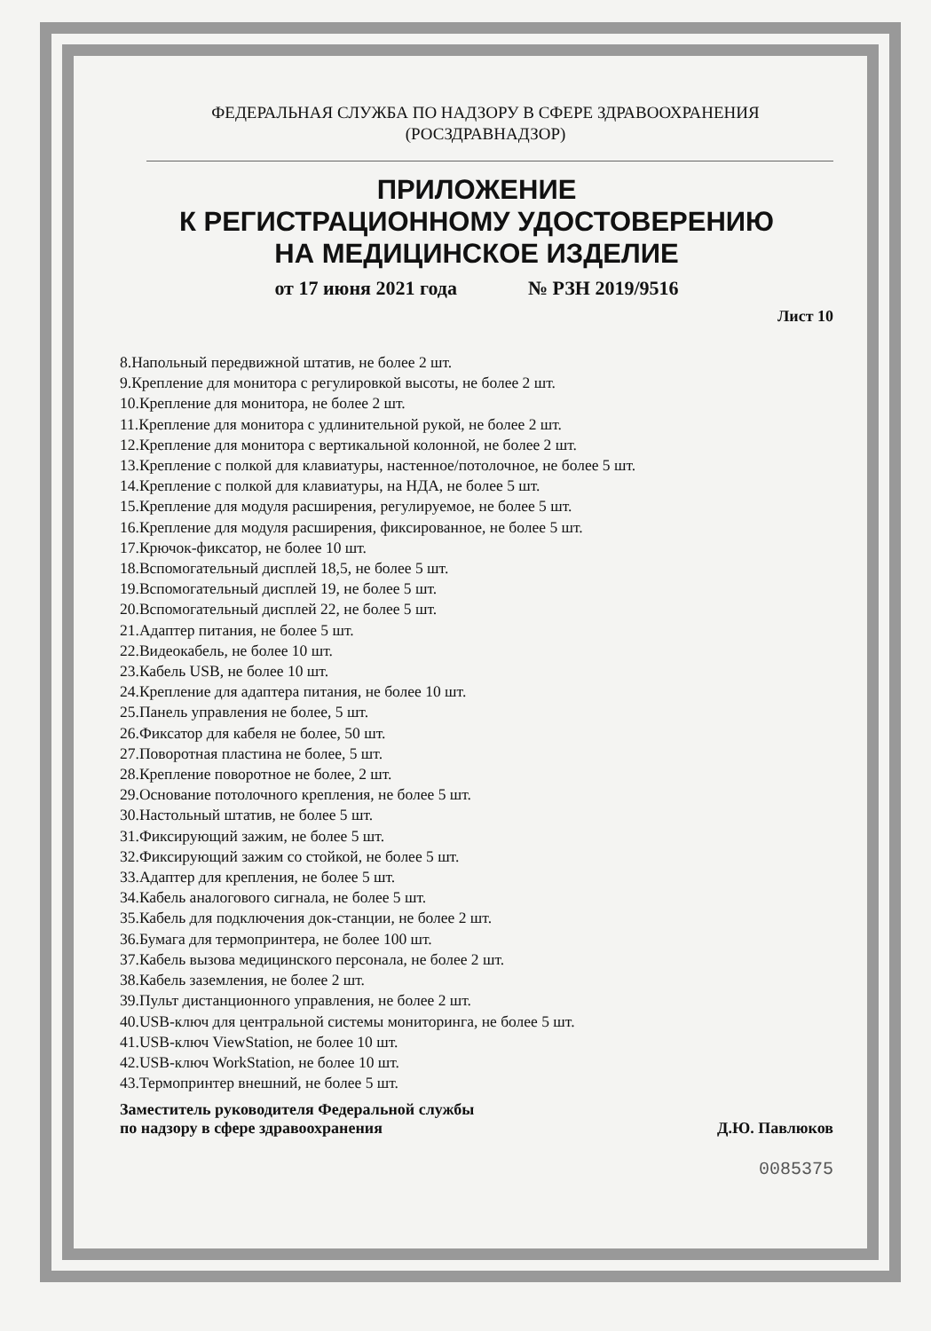ФЕДЕРАЛЬНАЯ СЛУЖБА ПО НАДЗОРУ В СФЕРЕ ЗДРАВООХРАНЕНИЯ
(РОСЗДРАВНАДЗОР)
ПРИЛОЖЕНИЕ
К РЕГИСТРАЦИОННОМУ УДОСТОВЕРЕНИЮ
НА МЕДИЦИНСКОЕ ИЗДЕЛИЕ
от 17 июня 2021 года № РЗН 2019/9516
Лист 10
8.Напольный передвижной штатив, не более 2 шт.
9.Крепление для монитора с регулировкой высоты, не более 2 шт.
10.Крепление для монитора, не более 2 шт.
11.Крепление для монитора с удлинительной рукой, не более 2 шт.
12.Крепление для монитора с вертикальной колонной, не более 2 шт.
13.Крепление с полкой для клавиатуры, настенное/потолочное, не более 5 шт.
14.Крепление с полкой для клавиатуры, на НДА, не более 5 шт.
15.Крепление для модуля расширения, регулируемое, не более 5 шт.
16.Крепление для модуля расширения, фиксированное, не более 5 шт.
17.Крючок-фиксатор, не более 10 шт.
18.Вспомогательный дисплей 18,5, не более 5 шт.
19.Вспомогательный дисплей 19, не более 5 шт.
20.Вспомогательный дисплей 22, не более 5 шт.
21.Адаптер питания, не более 5 шт.
22.Видеокабель, не более 10 шт.
23.Кабель USB, не более 10 шт.
24.Крепление для адаптера питания, не более 10 шт.
25.Панель управления не более, 5 шт.
26.Фиксатор для кабеля не более, 50 шт.
27.Поворотная пластина не более, 5 шт.
28.Крепление поворотное не более, 2 шт.
29.Основание потолочного крепления, не более 5 шт.
30.Настольный штатив, не более 5 шт.
31.Фиксирующий зажим, не более 5 шт.
32.Фиксирующий зажим со стойкой, не более 5 шт.
33.Адаптер для крепления, не более 5 шт.
34.Кабель аналогового сигнала, не более 5 шт.
35.Кабель для подключения док-станции, не более 2 шт.
36.Бумага для термопринтера, не более 100 шт.
37.Кабель вызова медицинского персонала, не более 2 шт.
38.Кабель заземления, не более 2 шт.
39.Пульт дистанционного управления, не более 2 шт.
40.USB-ключ для центральной системы мониторинга, не более 5 шт.
41.USB-ключ ViewStation, не более 10 шт.
42.USB-ключ WorkStation, не более 10 шт.
43.Термопринтер внешний, не более 5 шт.
Заместитель руководителя Федеральной службы
по надзору в сфере здравоохранения Д.Ю. Павлюков
0085375